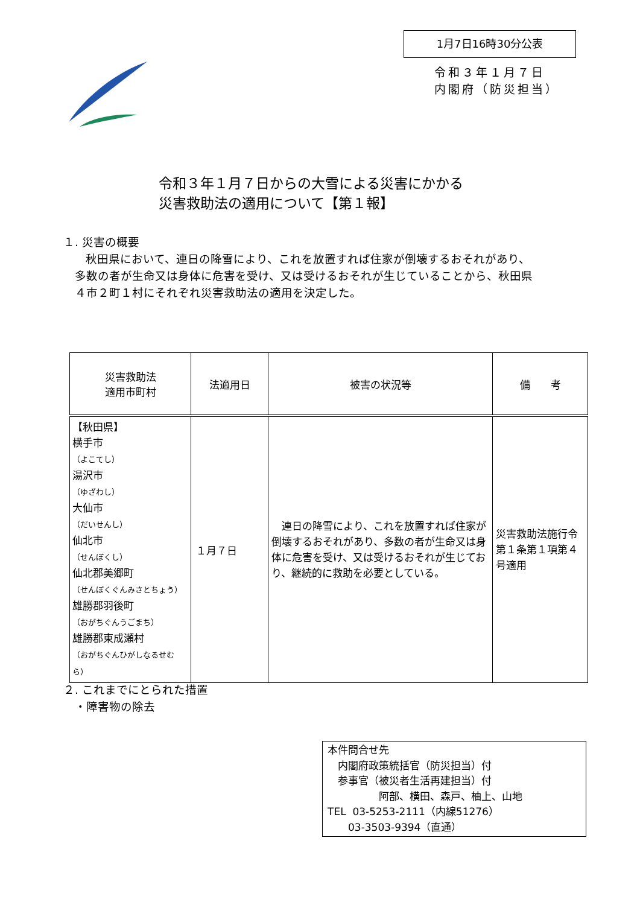1月7日16時30分公表
令和３年１月７日
内閣府（防災担当）
令和３年１月７日からの大雪による災害にかかる
災害救助法の適用について【第１報】
１. 災害の概要
  秋田県において、連日の降雪により、これを放置すれば住家が倒壊するおそれがあり、
 多数の者が生命又は身体に危害を受け、又は受けるおそれが生じていることから、秋田県
 ４市２町１村にそれぞれ災害救助法の適用を決定した。
| 災害救助法 適用市町村 | 法適用日 | 被害の状況等 | 備 考 |
| --- | --- | --- | --- |
| 【秋田県】 横手市 （よこてし） 湯沢市 （ゆざわし） 大仙市 （だいせんし） 仙北市 （せんぼくし） 仙北郡美郷町 （せんぼくぐんみさとちょう） 雄勝郡羽後町 （おがちぐんうごまち） 雄勝郡東成瀬村 （おがちぐんひがしなるせむら） | １月７日 | 連日の降雪により、これを放置すれば住家が倒壊するおそれがあり、多数の者が生命又は身体に危害を受け、又は受けるおそれが生じており、継続的に救助を必要としている。 | 災害救助法施行令第１条第１項第４号適用 |
２. これまでにとられた措置
 ・障害物の除去
本件問合せ先
 内閣府政策統括官（防災担当）付
 参事官（被災者生活再建担当）付
     阿部、横田、森戸、柚上、山地
TEL 03-5253-2111（内線51276）
  03-3503-9394（直通）